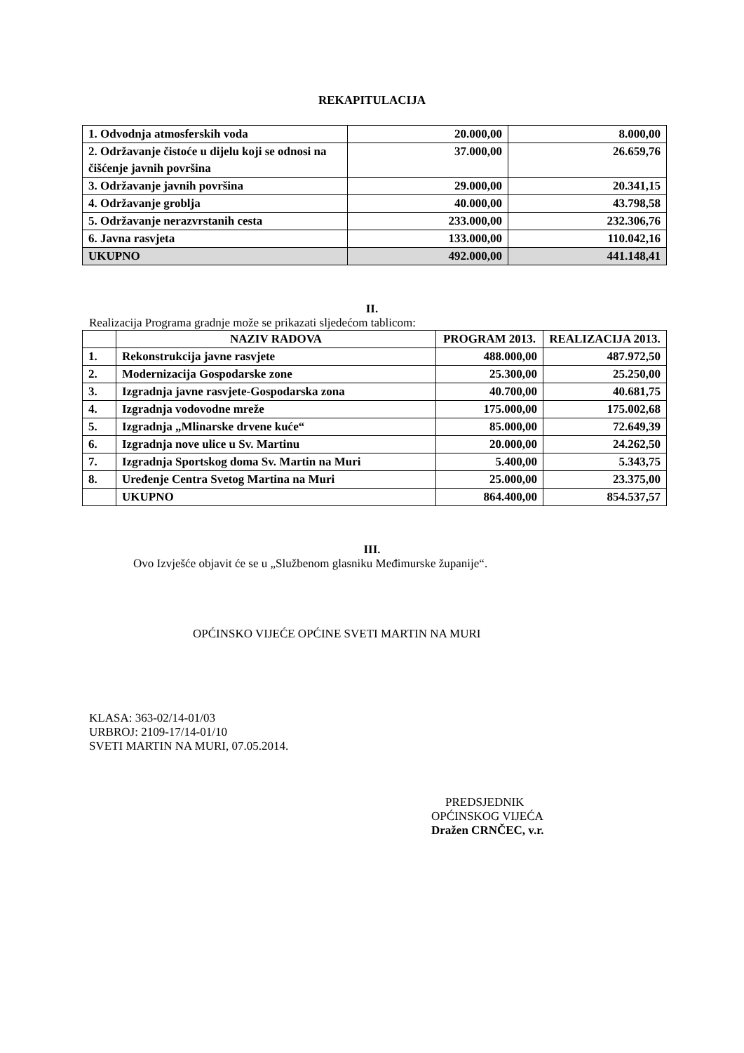REKAPITULACIJA
| 1. Odvodnja atmosferskih voda | 20.000,00 | 8.000,00 |
| 2. Održavanje čistoće u dijelu koji se odnosi na čišćenje javnih površina | 37.000,00 | 26.659,76 |
| 3. Održavanje javnih površina | 29.000,00 | 20.341,15 |
| 4. Održavanje groblja | 40.000,00 | 43.798,58 |
| 5. Održavanje nerazvrstanih cesta | 233.000,00 | 232.306,76 |
| 6. Javna rasvjeta | 133.000,00 | 110.042,16 |
| UKUPNO | 492.000,00 | 441.148,41 |
II.
Realizacija Programa gradnje može se prikazati sljedećom tablicom:
| | NAZIV RADOVA | PROGRAM 2013. | REALIZACIJA 2013. |
| --- | --- | --- | --- |
| 1. | Rekonstrukcija javne rasvjete | 488.000,00 | 487.972,50 |
| 2. | Modernizacija Gospodarske zone | 25.300,00 | 25.250,00 |
| 3. | Izgradnja javne rasvjete-Gospodarska zona | 40.700,00 | 40.681,75 |
| 4. | Izgradnja vodovodne mreže | 175.000,00 | 175.002,68 |
| 5. | Izgradnja „Mlinarske drvene kuće“ | 85.000,00 | 72.649,39 |
| 6. | Izgradnja nove ulice u Sv. Martinu | 20.000,00 | 24.262,50 |
| 7. | Izgradnja Sportskog doma Sv. Martin na Muri | 5.400,00 | 5.343,75 |
| 8. | Uređenje Centra Svetog Martina na Muri | 25.000,00 | 23.375,00 |
| | UKUPNO | 864.400,00 | 854.537,57 |
III.
Ovo Izvješće objavit će se u „Službenom glasniku Međimurske županije“.
OPĆINSKO VIJEĆE OPĆINE SVETI MARTIN NA MURI
KLASA: 363-02/14-01/03
URBROJ: 2109-17/14-01/10
SVETI MARTIN NA MURI, 07.05.2014.
PREDSJEDNIK
OPĆINSKOG VIJEĆA
Dražen CRNČEC, v.r.